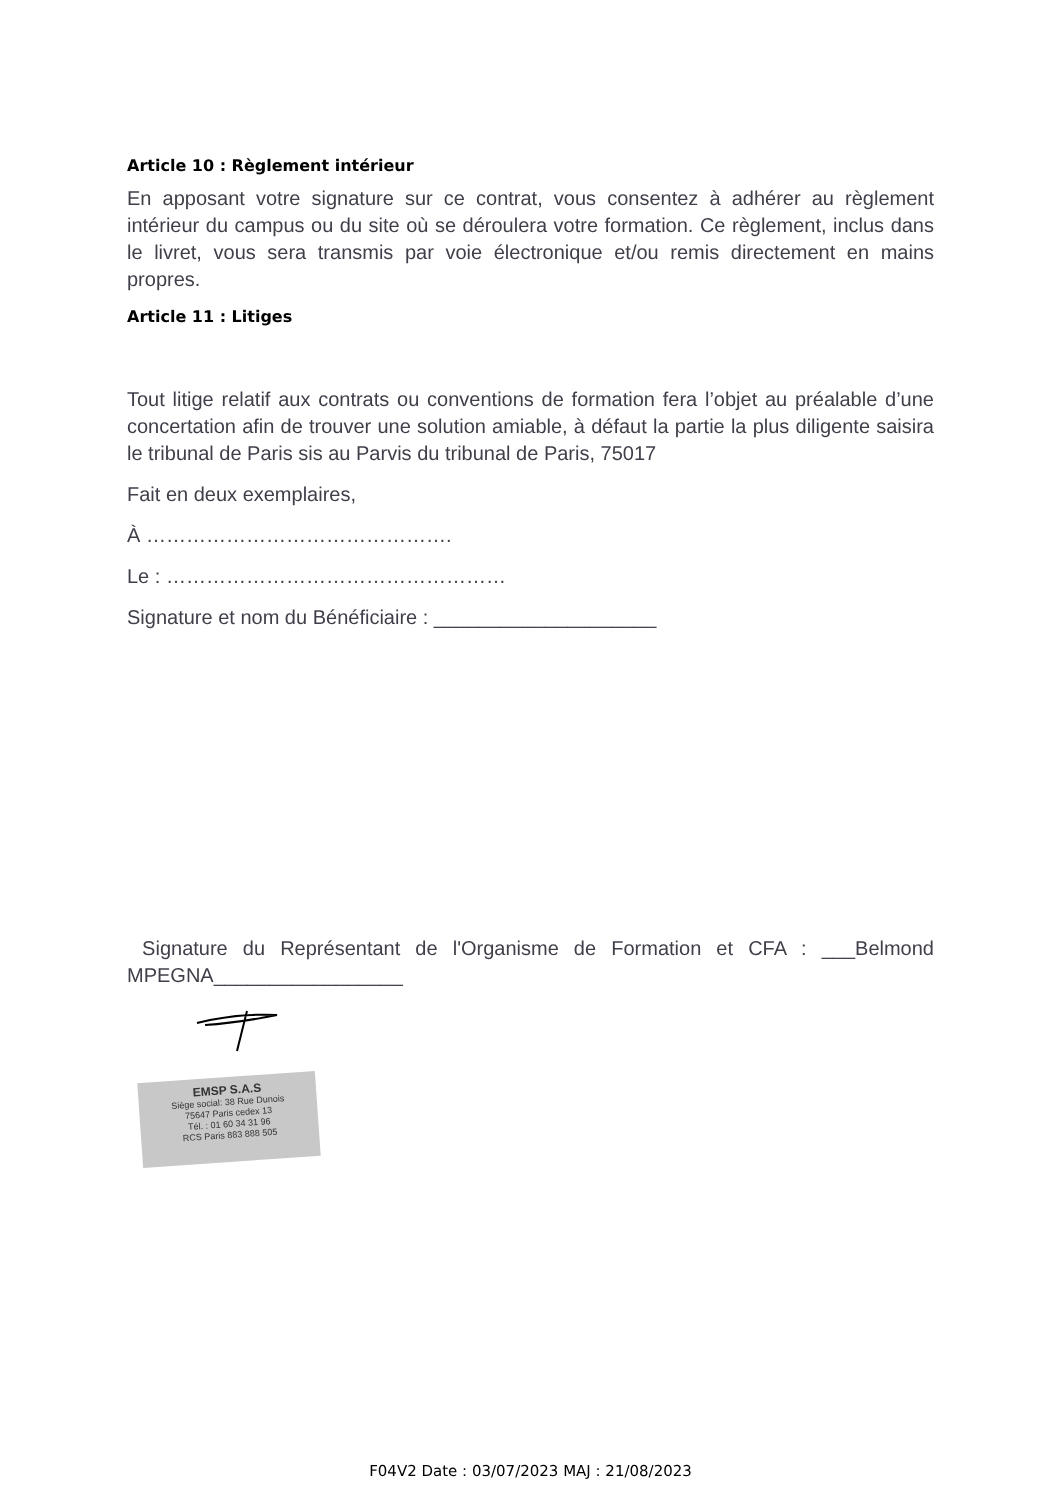Article 10 : Règlement intérieur
En apposant votre signature sur ce contrat, vous consentez à adhérer au règlement intérieur du campus ou du site où se déroulera votre formation. Ce règlement, inclus dans le livret, vous sera transmis par voie électronique et/ou remis directement en mains propres.
Article 11 : Litiges
Tout litige relatif aux contrats ou conventions de formation fera l’objet au préalable d’une concertation afin de trouver une solution amiable, à défaut la partie la plus diligente saisira le tribunal de Paris sis au Parvis du tribunal de Paris, 75017
Fait en deux exemplaires,
À ……………………………………….
Le : ……………………………………………
Signature et nom du Bénéficiaire : ____________________
Signature du Représentant de l'Organisme de Formation et CFA : ___Belmond MPEGNA_________________
EMSP S.A.S
Siège social: 38 Rue Dunois
75647 Paris cedex 13
Tél. : 01 60 34 31 96
RCS Paris 883 888 505
F04V2 Date : 03/07/2023 MAJ : 21/08/2023